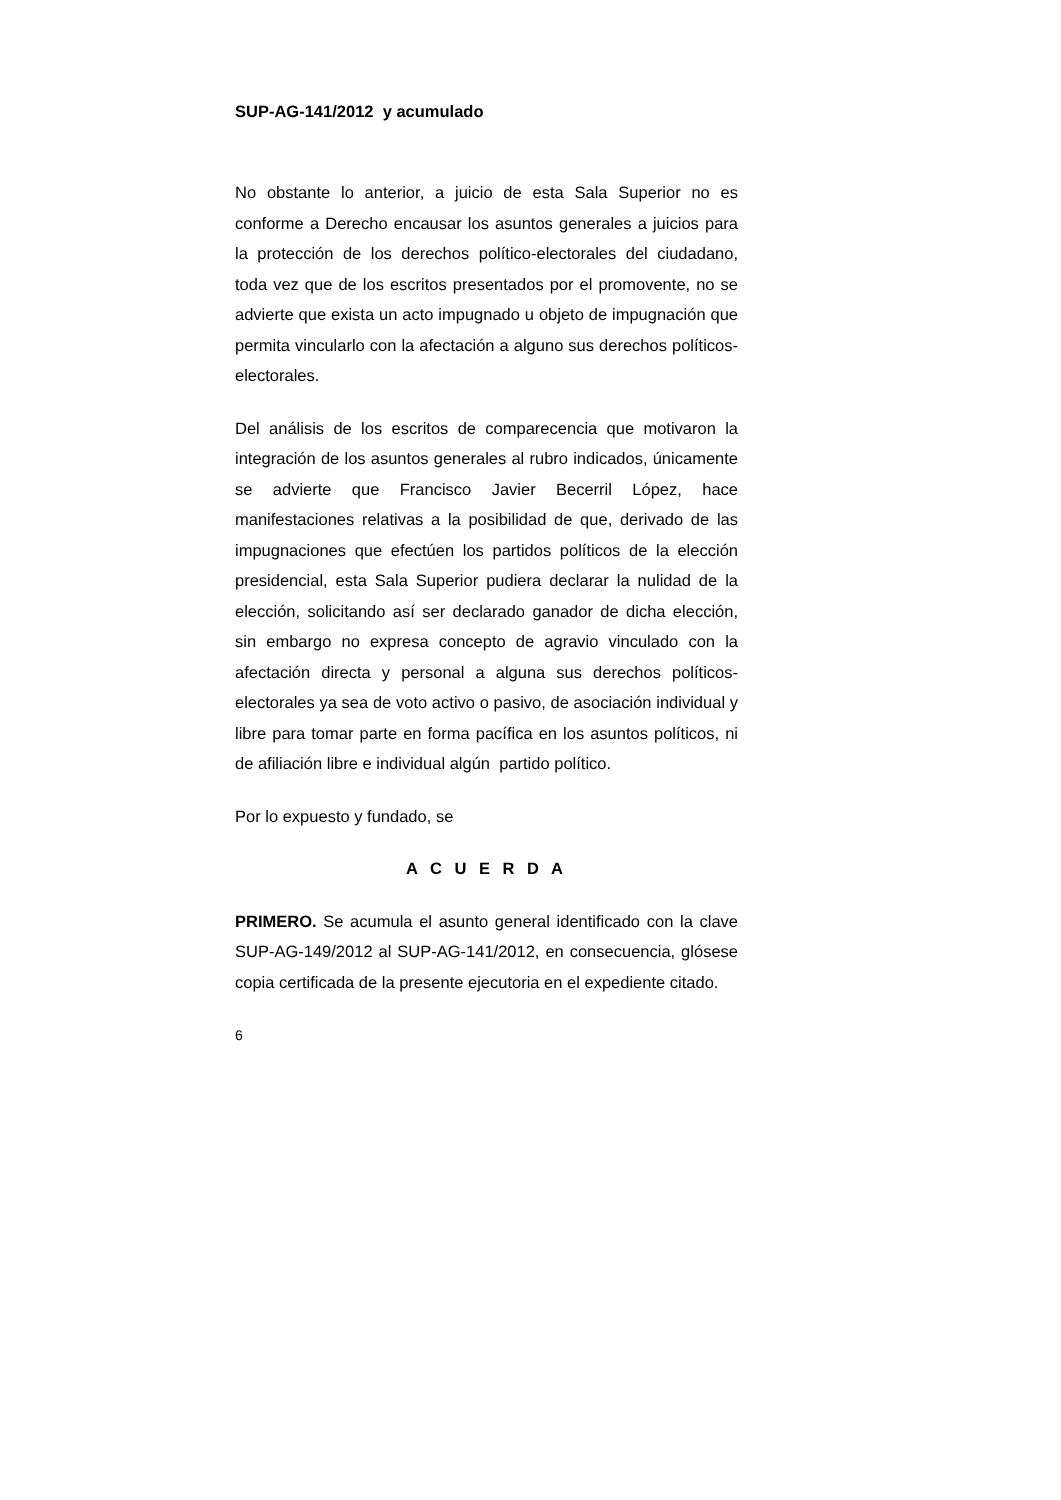SUP-AG-141/2012 y acumulado
No obstante lo anterior, a juicio de esta Sala Superior no es conforme a Derecho encausar los asuntos generales a juicios para la protección de los derechos político-electorales del ciudadano, toda vez que de los escritos presentados por el promovente, no se advierte que exista un acto impugnado u objeto de impugnación que permita vincularlo con la afectación a alguno sus derechos políticos-electorales.
Del análisis de los escritos de comparecencia que motivaron la integración de los asuntos generales al rubro indicados, únicamente se advierte que Francisco Javier Becerril López, hace manifestaciones relativas a la posibilidad de que, derivado de las impugnaciones que efectúen los partidos políticos de la elección presidencial, esta Sala Superior pudiera declarar la nulidad de la elección, solicitando así ser declarado ganador de dicha elección, sin embargo no expresa concepto de agravio vinculado con la afectación directa y personal a alguna sus derechos políticos-electorales ya sea de voto activo o pasivo, de asociación individual y libre para tomar parte en forma pacífica en los asuntos políticos, ni de afiliación libre e individual algún partido político.
Por lo expuesto y fundado, se
A C U E R D A
PRIMERO. Se acumula el asunto general identificado con la clave SUP-AG-149/2012 al SUP-AG-141/2012, en consecuencia, glósese copia certificada de la presente ejecutoria en el expediente citado.
6